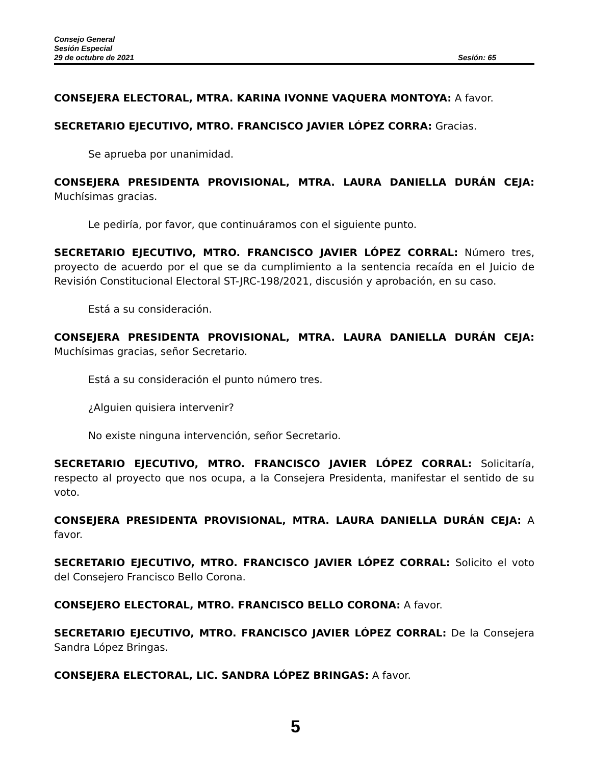Consejo General
Sesión Especial
29 de octubre de 2021 Sesión: 65
CONSEJERA ELECTORAL, MTRA. KARINA IVONNE VAQUERA MONTOYA: A favor.
SECRETARIO EJECUTIVO, MTRO. FRANCISCO JAVIER LÓPEZ CORRA: Gracias.
Se aprueba por unanimidad.
CONSEJERA PRESIDENTA PROVISIONAL, MTRA. LAURA DANIELLA DURÁN CEJA: Muchísimas gracias.
Le pediría, por favor, que continuáramos con el siguiente punto.
SECRETARIO EJECUTIVO, MTRO. FRANCISCO JAVIER LÓPEZ CORRAL: Número tres, proyecto de acuerdo por el que se da cumplimiento a la sentencia recaída en el Juicio de Revisión Constitucional Electoral ST-JRC-198/2021, discusión y aprobación, en su caso.
Está a su consideración.
CONSEJERA PRESIDENTA PROVISIONAL, MTRA. LAURA DANIELLA DURÁN CEJA: Muchísimas gracias, señor Secretario.
Está a su consideración el punto número tres.
¿Alguien quisiera intervenir?
No existe ninguna intervención, señor Secretario.
SECRETARIO EJECUTIVO, MTRO. FRANCISCO JAVIER LÓPEZ CORRAL: Solicitaría, respecto al proyecto que nos ocupa, a la Consejera Presidenta, manifestar el sentido de su voto.
CONSEJERA PRESIDENTA PROVISIONAL, MTRA. LAURA DANIELLA DURÁN CEJA: A favor.
SECRETARIO EJECUTIVO, MTRO. FRANCISCO JAVIER LÓPEZ CORRAL: Solicito el voto del Consejero Francisco Bello Corona.
CONSEJERO ELECTORAL, MTRO. FRANCISCO BELLO CORONA: A favor.
SECRETARIO EJECUTIVO, MTRO. FRANCISCO JAVIER LÓPEZ CORRAL: De la Consejera Sandra López Bringas.
CONSEJERA ELECTORAL, LIC. SANDRA LÓPEZ BRINGAS: A favor.
5